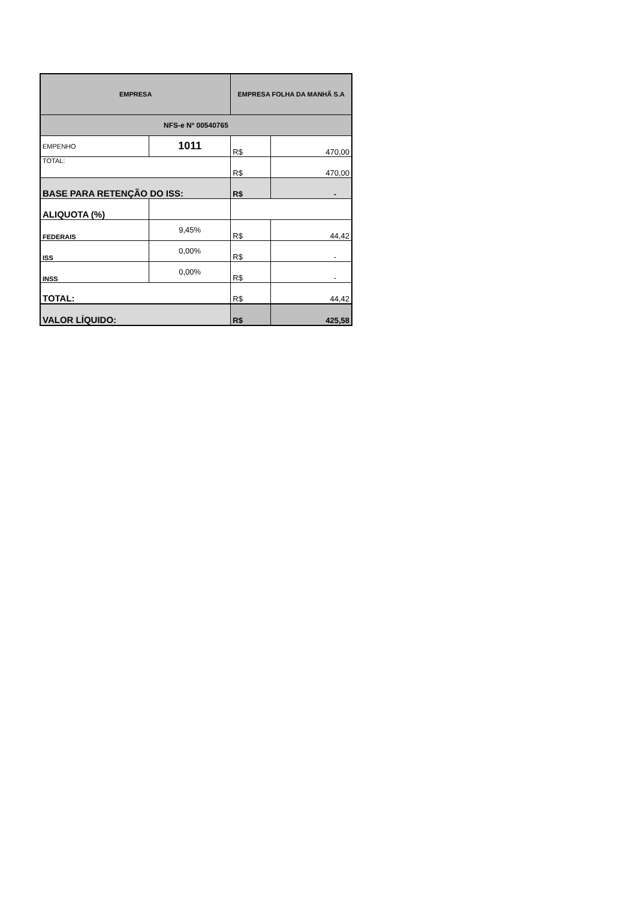| EMPRESA | | EMPRESA FOLHA DA MANHÃ S.A | |
| NFS-e Nº 00540765 | | | |
| EMPENHO | 1011 | R$ | 470,00 |
| TOTAL: | | R$ | 470,00 |
| BASE PARA RETENÇÃO DO ISS: | | R$ | - |
| ALIQUOTA (%) | | | |
| FEDERAIS | 9,45% | R$ | 44,42 |
| ISS | 0,00% | R$ | - |
| INSS | 0,00% | R$ | - |
| TOTAL: | | R$ | 44,42 |
| VALOR LÍQUIDO: | | R$ | 425,58 |